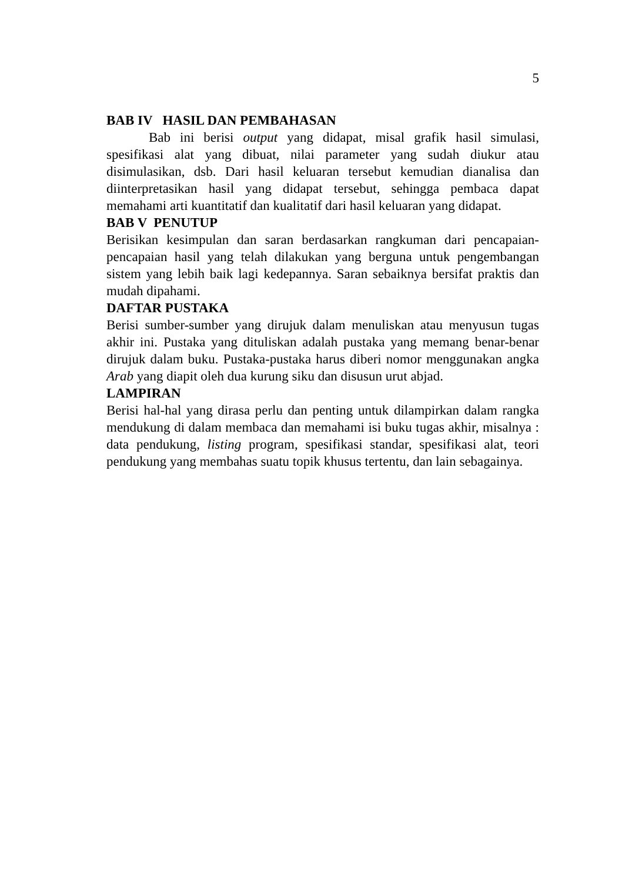5
BAB IV HASIL DAN PEMBAHASAN
Bab ini berisi output yang didapat, misal grafik hasil simulasi, spesifikasi alat yang dibuat, nilai parameter yang sudah diukur atau disimulasikan, dsb. Dari hasil keluaran tersebut kemudian dianalisa dan diinterpretasikan hasil yang didapat tersebut, sehingga pembaca dapat memahami arti kuantitatif dan kualitatif dari hasil keluaran yang didapat.
BAB V PENUTUP
Berisikan kesimpulan dan saran berdasarkan rangkuman dari pencapaian-pencapaian hasil yang telah dilakukan yang berguna untuk pengembangan sistem yang lebih baik lagi kedepannya. Saran sebaiknya bersifat praktis dan mudah dipahami.
DAFTAR PUSTAKA
Berisi sumber-sumber yang dirujuk dalam menuliskan atau menyusun tugas akhir ini. Pustaka yang dituliskan adalah pustaka yang memang benar-benar dirujuk dalam buku. Pustaka-pustaka harus diberi nomor menggunakan angka Arab yang diapit oleh dua kurung siku dan disusun urut abjad.
LAMPIRAN
Berisi hal-hal yang dirasa perlu dan penting untuk dilampirkan dalam rangka mendukung di dalam membaca dan memahami isi buku tugas akhir, misalnya : data pendukung, listing program, spesifikasi standar, spesifikasi alat, teori pendukung yang membahas suatu topik khusus tertentu, dan lain sebagainya.